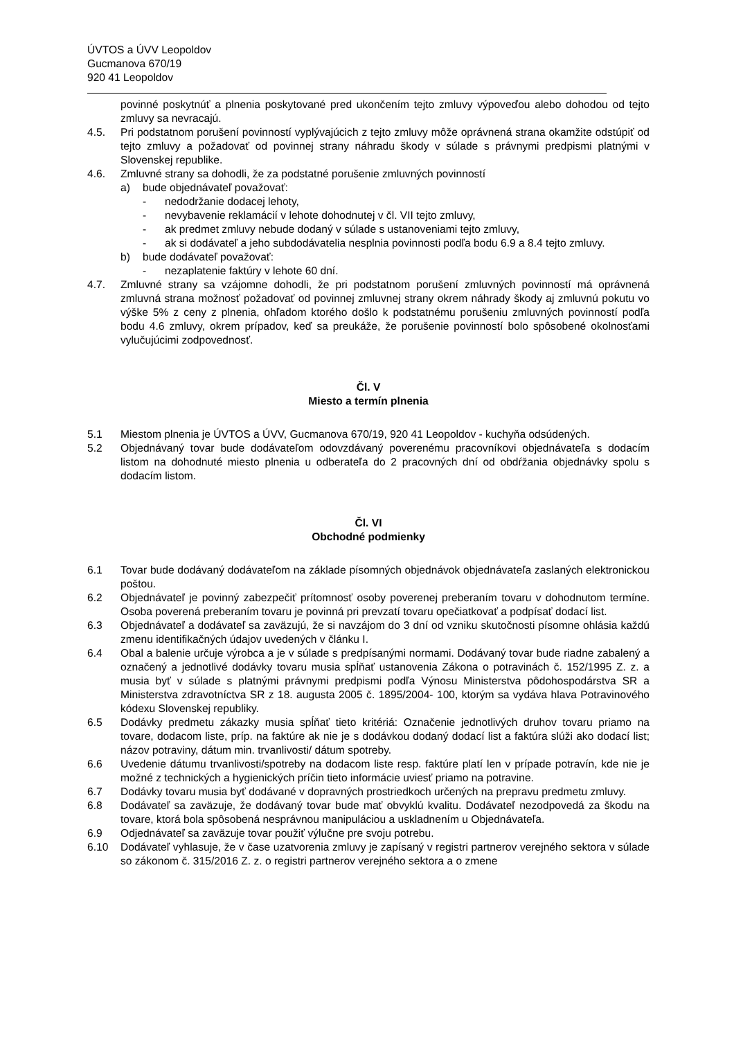ÚVTOS a ÚVV Leopoldov
Gucmanova 670/19
920 41 Leopoldov
povinné poskytnúť a plnenia poskytované pred ukončením tejto zmluvy výpoveďou alebo dohodou od tejto zmluvy sa nevracajú.
4.5. Pri podstatnom porušení povinností vyplývajúcich z tejto zmluvy môže oprávnená strana okamžite odstúpiť od tejto zmluvy a požadovať od povinnej strany náhradu škody v súlade s právnymi predpismi platnými v Slovenskej republike.
4.6. Zmluvné strany sa dohodli, že za podstatné porušenie zmluvných povinností
a) bude objednávateľ považovať:
- nedodržanie dodacej lehoty,
- nevybavenie reklamácií v lehote dohodnutej v čl. VII tejto zmluvy,
- ak predmet zmluvy nebude dodaný v súlade s ustanoveniami tejto zmluvy,
- ak si dodávateľ a jeho subdodávatelia nesplnia povinnosti podľa bodu 6.9 a 8.4 tejto zmluvy.
b) bude dodávateľ považovať:
- nezaplatenie faktúry v lehote 60 dní.
4.7. Zmluvné strany sa vzájomne dohodli, že pri podstatnom porušení zmluvných povinností má oprávnená zmluvná strana možnosť požadovať od povinnej zmluvnej strany okrem náhrady škody aj zmluvnú pokutu vo výške 5% z ceny z plnenia, ohľadom ktorého došlo k podstatnému porušeniu zmluvných povinností podľa bodu 4.6 zmluvy, okrem prípadov, keď sa preukáže, že porušenie povinností bolo spôsobené okolnosťami vylučujúcimi zodpovednosť.
Čl. V
Miesto a termín plnenia
5.1 Miestom plnenia je ÚVTOS a ÚVV, Gucmanova 670/19, 920 41 Leopoldov - kuchyňa odsúdených.
5.2 Objednávaný tovar bude dodávateľom odovzdávaný poverenému pracovníkovi objednávateľa s dodacím listom na dohodnuté miesto plnenia u odberateľa do 2 pracovných dní od obdŕžania objednávky spolu s dodacím listom.
Čl. VI
Obchodné podmienky
6.1 Tovar bude dodávaný dodávateľom na základe písomných objednávok objednávateľa zaslaných elektronickou poštou.
6.2 Objednávateľ je povinný zabezpečiť prítomnosť osoby poverenej preberaním tovaru v dohodnutom termíne. Osoba poverená preberaním tovaru je povinná pri prevzatí tovaru opečiatkovať a podpísať dodací list.
6.3 Objednávateľ a dodávateľ sa zaväzujú, že si navzájom do 3 dní od vzniku skutočnosti písomne ohlásia každú zmenu identifikačných údajov uvedených v článku I.
6.4 Obal a balenie určuje výrobca a je v súlade s predpísanými normami. Dodávaný tovar bude riadne zabalený a označený a jednotlivé dodávky tovaru musia spĺňať ustanovenia Zákona o potravinách č. 152/1995 Z. z. a musia byť v súlade s platnými právnymi predpismi podľa Výnosu Ministerstva pôdohospodárstva SR a Ministerstva zdravotníctva SR z 18. augusta 2005 č. 1895/2004- 100, ktorým sa vydáva hlava Potravinového kódexu Slovenskej republiky.
6.5 Dodávky predmetu zákazky musia spĺňať tieto kritériá: Označenie jednotlivých druhov tovaru priamo na tovare, dodacom liste, príp. na faktúre ak nie je s dodávkou dodaný dodací list a faktúra slúži ako dodací list; názov potraviny, dátum min. trvanlivosti/ dátum spotreby.
6.6 Uvedenie dátumu trvanlivosti/spotreby na dodacom liste resp. faktúre platí len v prípade potravín, kde nie je možné z technických a hygienických príčin tieto informácie uviesť priamo na potravine.
6.7 Dodávky tovaru musia byť dodávané v dopravných prostriedkoch určených na prepravu predmetu zmluvy.
6.8 Dodávateľ sa zaväzuje, že dodávaný tovar bude mať obvyklú kvalitu. Dodávateľ nezodpovedá za škodu na tovare, ktorá bola spôsobená nesprávnou manipuláciou a uskladnením u Objednávateľa.
6.9 Odjednávateľ sa zaväzuje tovar použiť výlučne pre svoju potrebu.
6.10 Dodávateľ vyhlasuje, že v čase uzatvorenia zmluvy je zapísaný v registri partnerov verejného sektora v súlade so zákonom č. 315/2016 Z. z. o registri partnerov verejného sektora a o zmene